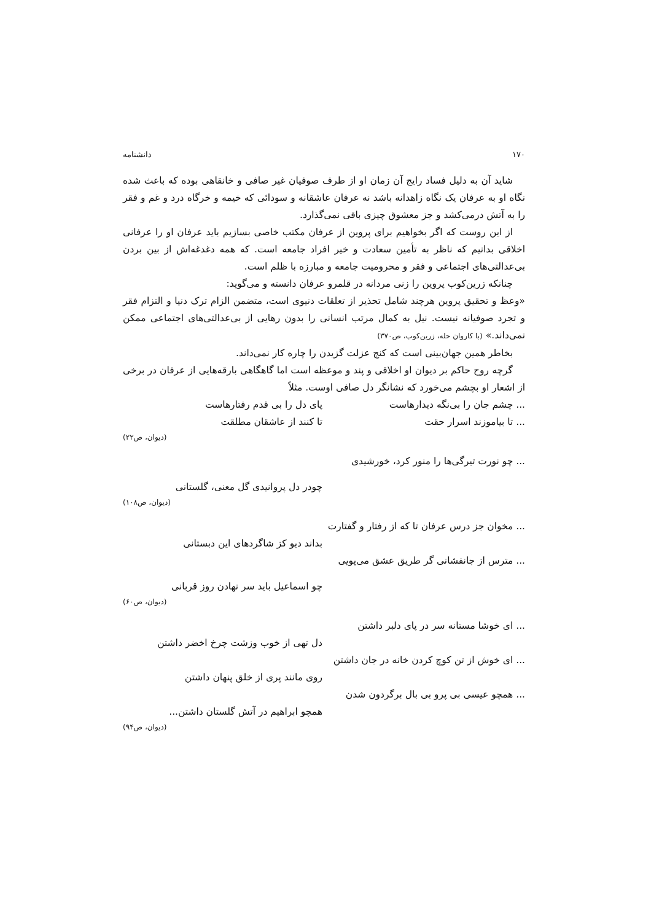۱۷۰ دانشنامه
شاید آن به دلیل فساد رایج آن زمان او از طرف صوفیان غیر صافی و خانقاهی بوده که باعث شده نگاه او به عرفان یک نگاه زاهدانه باشد نه عرفان عاشقانه و سودائی که خیمه و خرگاه درد و غم و فقر را به آتش درمی‌کشد و جز معشوق چیزی باقی نمی‌گذارد.
از این روست که اگر بخواهیم برای پروین از عرفان مکتب خاصی بسازیم باید عرفان او را عرفانی اخلاقی بدانیم که ناظر به تأمین سعادت و خیر افراد جامعه است. که همه دغدغه‌اش از بین بردن بی‌عدالتی‌های اجتماعی و فقر و محرومیت جامعه و مبارزه با ظلم است.
چنانکه زرین‌کوب پروین را زنی مردانه در قلمرو عرفان دانسته و می‌گوید:
«وعظ و تحقیق پروین هرچند شامل تحذیر از تعلقات دنیوی است، متضمن الزام ترک دنیا و التزام فقر و تجرد صوفیانه نیست. نیل به کمال مرتب انسانی را بدون رهایی از بی‌عدالتی‌های اجتماعی ممکن نمی‌داند.» (با کاروان حله، زرین‌کوب، ص۳۷۰)
بخاطر همین جهان‌بینی است که کنج عزلت گزیدن را چاره کار نمی‌داند.
گرچه روح حاکم بر دیوان او اخلاقی و پند و موعظه است اما گاهگاهی بارقه‌هایی از عرفان در برخی از اشعار او بچشم می‌خورد که نشانگر دل صافی اوست. مثلاً
... چشم جان را بی‌نگه دیدارهاست پای دل را بی قدم رفتارهاست
... تا بیاموزند اسرار حقت تا کنند از عاشقان مطلقت
(دیوان، ص۲۲)
... چو نورت تیرگی‌ها را منور کرد، خورشیدی
چودر دل پروانیدی گل معنی، گلستانی
(دیوان، ص۱۰۸)
... مخوان جز درس عرفان تا که از رفتار و گفتارت
بداند دیو کز شاگردهای این دبستانی
... مترس از جانفشانی گر طریق عشق می‌پویی
چو اسماعیل باید سر نهادن روز قربانی
(دیوان، ص۶۰)
... ای خوشا مستانه سر در پای دلبر داشتن
دل تهی از خوب وزشت چرخ اخضر داشتن
... ای خوش از تن کوچ کردن خانه در جان داشتن
روی مانند پری از خلق پنهان داشتن
... همچو عیسی بی پرو بی بال برگردون شدن
همچو ابراهیم در آتش گلستان داشتن...
(دیوان، ص۹۴)